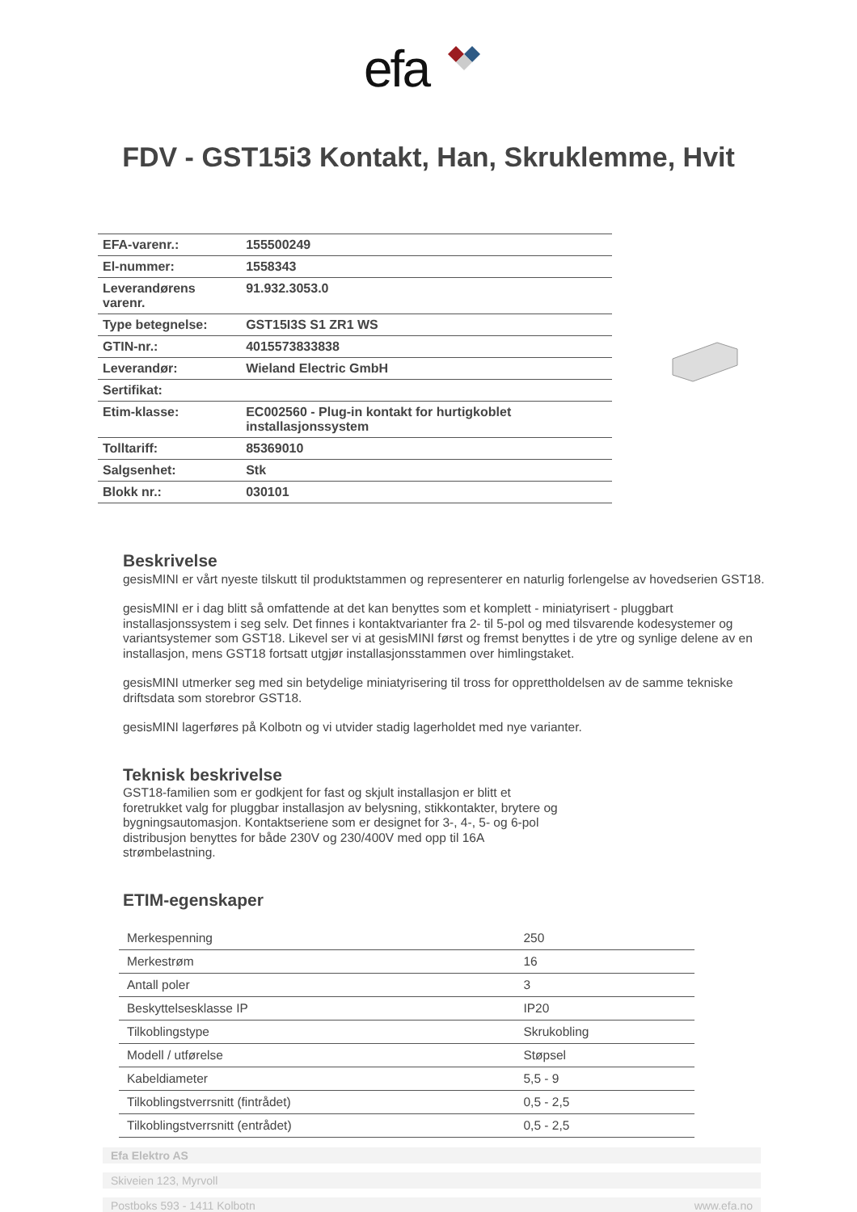efa
FDV - GST15i3 Kontakt, Han, Skruklemme, Hvit
| EFA-varenr.: | 155500249 |
| El-nummer: | 1558343 |
| Leverandørens varenr. | 91.932.3053.0 |
| Type betegnelse: | GST15I3S S1 ZR1 WS |
| GTIN-nr.: | 4015573833838 |
| Leverandør: | Wieland Electric GmbH |
| Sertifikat: | |
| Etim-klasse: | EC002560 - Plug-in kontakt for hurtigkoblet installasjonssystem |
| Tolltariff: | 85369010 |
| Salgsenhet: | Stk |
| Blokk nr.: | 030101 |
Beskrivelse
gesisMINI er vårt nyeste tilskutt til produktstammen og representerer en naturlig forlengelse av hovedserien GST18.
gesisMINI er i dag blitt så omfattende at det kan benyttes som et komplett - miniatyrisert - pluggbart installasjonssystem i seg selv. Det finnes i kontaktvarianter fra 2- til 5-pol og med tilsvarende kodesystemer og variantsystemer som GST18. Likevel ser vi at gesisMINI først og fremst benyttes i de ytre og synlige delene av en installasjon, mens GST18 fortsatt utgjør installasjonsstammen over himlingstaket.
gesisMINI utmerker seg med sin betydelige miniatyrisering til tross for opprettholdelsen av de samme tekniske driftsdata som storebror GST18.
gesisMINI lagerføres på Kolbotn og vi utvider stadig lagerholdet med nye varianter.
Teknisk beskrivelse
GST18-familien som er godkjent for fast og skjult installasjon er blitt et foretrukket valg for pluggbar installasjon av belysning, stikkontakter, brytere og bygningsautomasjon. Kontaktseriene som er designet for 3-, 4-, 5- og 6-pol distribusjon benyttes for både 230V og 230/400V med opp til 16A strømbelastning.
ETIM-egenskaper
| Merkespenning | 250 |
| Merkestrøm | 16 |
| Antall poler | 3 |
| Beskyttelsesklasse IP | IP20 |
| Tilkoblingstype | Skrukobling |
| Modell / utførelse | Støpsel |
| Kabeldiameter | 5,5 - 9 |
| Tilkoblingstverrsnitt (fintrådet) | 0,5 - 2,5 |
| Tilkoblingstverrsnitt (entrådet) | 0,5 - 2,5 |
Efa Elektro AS
Skiveien 123, Myrvoll
Postboks 593 - 1411 Kolbotn www.efa.no